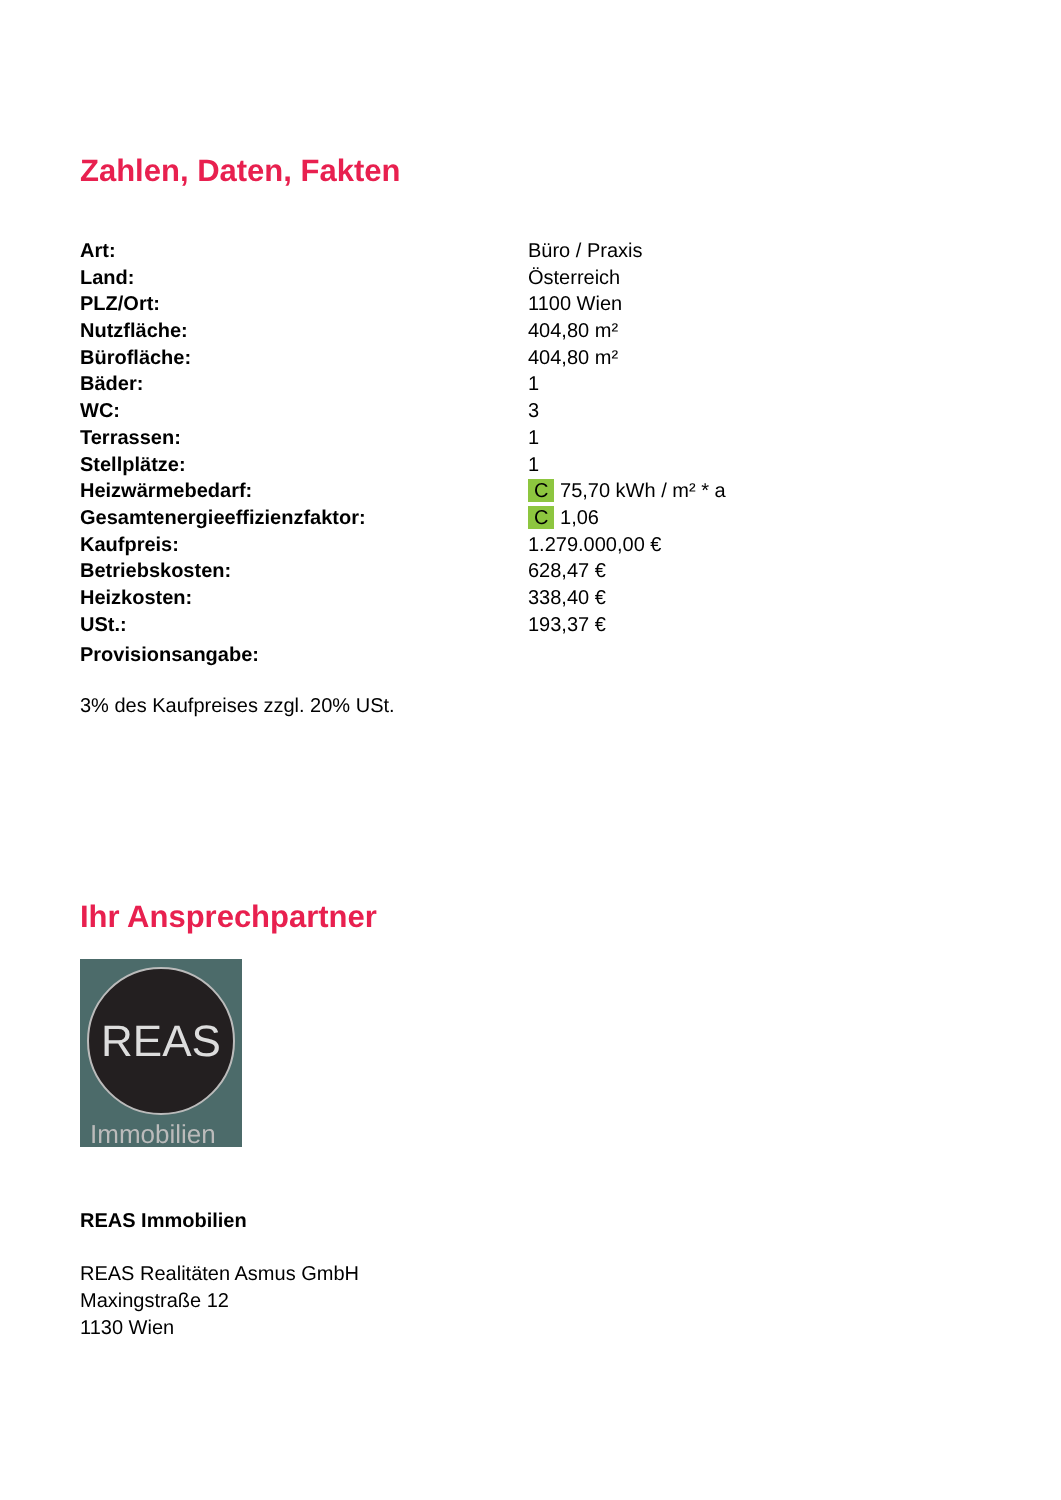Zahlen, Daten, Fakten
| Art: | Büro / Praxis |
| Land: | Österreich |
| PLZ/Ort: | 1100 Wien |
| Nutzfläche: | 404,80 m² |
| Bürofläche: | 404,80 m² |
| Bäder: | 1 |
| WC: | 3 |
| Terrassen: | 1 |
| Stellplätze: | 1 |
| Heizwärmebedarf: | C 75,70 kWh / m² * a |
| Gesamtenergieeffizienzfaktor: | C 1,06 |
| Kaufpreis: | 1.279.000,00 € |
| Betriebskosten: | 628,47 € |
| Heizkosten: | 338,40 € |
| USt.: | 193,37 € |
| Provisionsangabe: | |
3% des Kaufpreises zzgl. 20% USt.
Ihr Ansprechpartner
REAS
Immobilien
REAS Immobilien
REAS Realitäten Asmus GmbH
Maxingstraße 12
1130 Wien